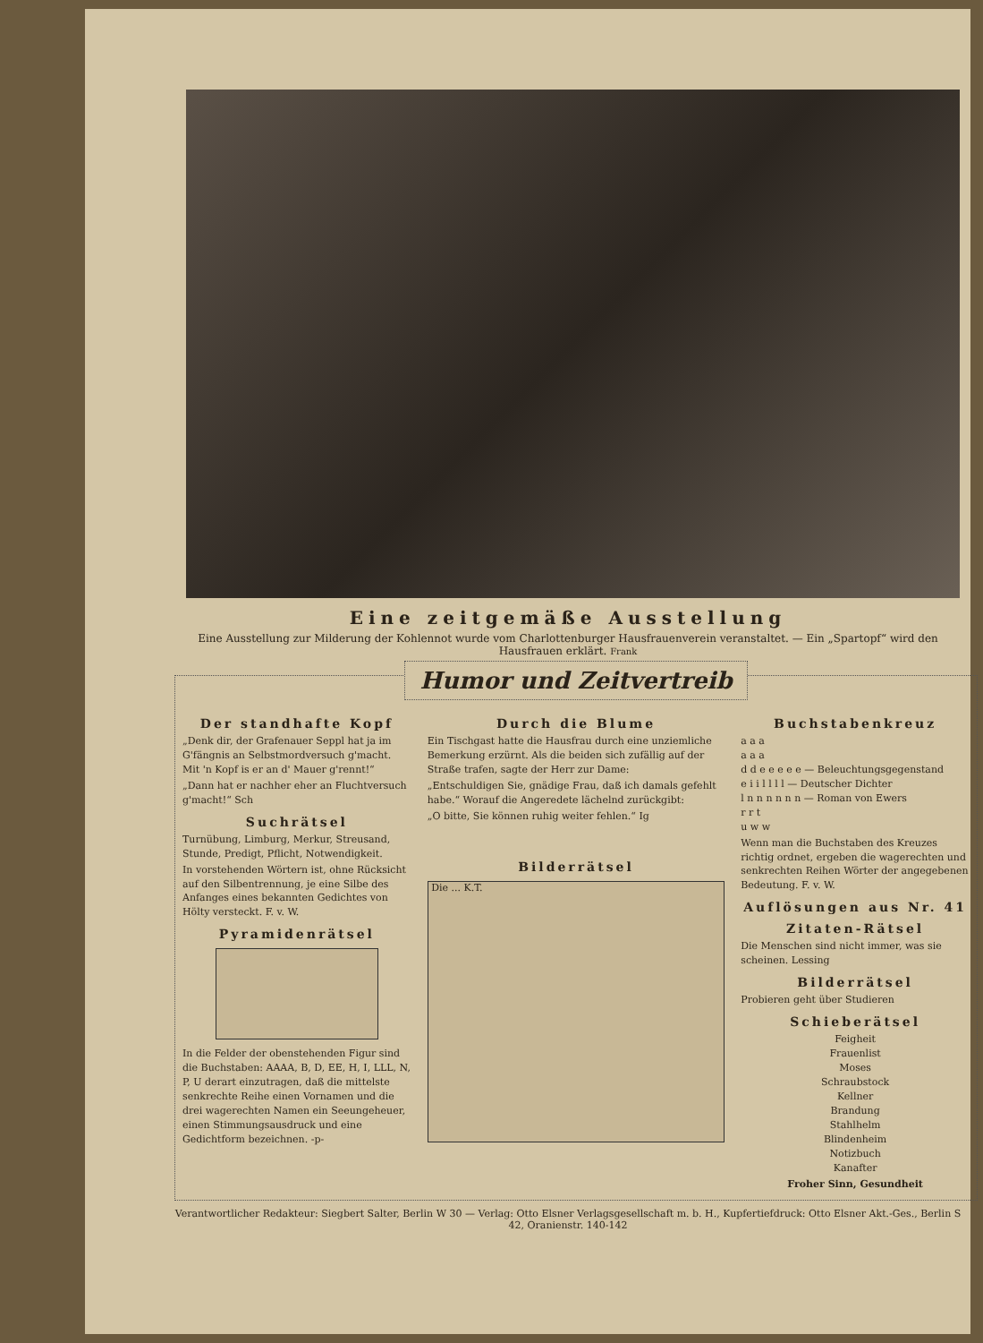Eine zeitgemäße Ausstellung
Eine Ausstellung zur Milderung der Kohlennot wurde vom Charlottenburger Hausfrauenverein veranstaltet. — Ein „Spartopf“ wird den Hausfrauen erklärt. Frank
Humor und Zeitvertreib
Der standhafte Kopf
„Denk dir, der Grafenauer Seppl hat ja im G'fängnis an Selbstmordversuch g'macht. Mit 'n Kopf is er an d' Mauer g'rennt!“
„Dann hat er nachher eher an Fluchtversuch g'macht!“ Sch
Suchrätsel
Turnübung, Limburg, Merkur, Streusand, Stunde, Predigt, Pflicht, Notwendigkeit.
In vorstehenden Wörtern ist, ohne Rücksicht auf den Silbentrennung, je eine Silbe des Anfanges eines bekannten Gedichtes von Hölty versteckt. F. v. W.
Pyramidenrätsel
In die Felder der obenstehenden Figur sind die Buchstaben: AAAA, B, D, EE, H, I, LLL, N, P, U derart einzutragen, daß die mittelste senkrechte Reihe einen Vornamen und die drei wagerechten Namen ein Seeungeheuer, einen Stimmungsausdruck und eine Gedichtform bezeichnen. -p-
Durch die Blume
Ein Tischgast hatte die Hausfrau durch eine unziemliche Bemerkung erzürnt. Als die beiden sich zufällig auf der Straße trafen, sagte der Herr zur Dame:
„Entschuldigen Sie, gnädige Frau, daß ich damals gefehlt habe.“ Worauf die Angeredete lächelnd zurückgibt:
„O bitte, Sie können ruhig weiter fehlen.“ Ig
Bilderrätsel
Die ... K.T.
Buchstabenkreuz
a a a
a a a
d d e e e e e — Beleuchtungsgegenstand
e i i l l l l — Deutscher Dichter
l n n n n n n — Roman von Ewers
r r t
u w w
Wenn man die Buchstaben des Kreuzes richtig ordnet, ergeben die wagerechten und senkrechten Reihen Wörter der angegebenen Bedeutung. F. v. W.
Auflösungen aus Nr. 41
Zitaten-Rätsel
Die Menschen sind nicht immer, was sie scheinen. Lessing
Bilderrätsel
Probieren geht über Studieren
Schieberätsel
Feigheit
Frauenlist
Moses
Schraubstock
Kellner
Brandung
Stahlhelm
Blindenheim
Notizbuch
Kanafter
Froher Sinn, Gesundheit
Verantwortlicher Redakteur: Siegbert Salter, Berlin W 30 — Verlag: Otto Elsner Verlagsgesellschaft m. b. H., Kupfertiefdruck: Otto Elsner Akt.-Ges., Berlin S 42, Oranienstr. 140-142